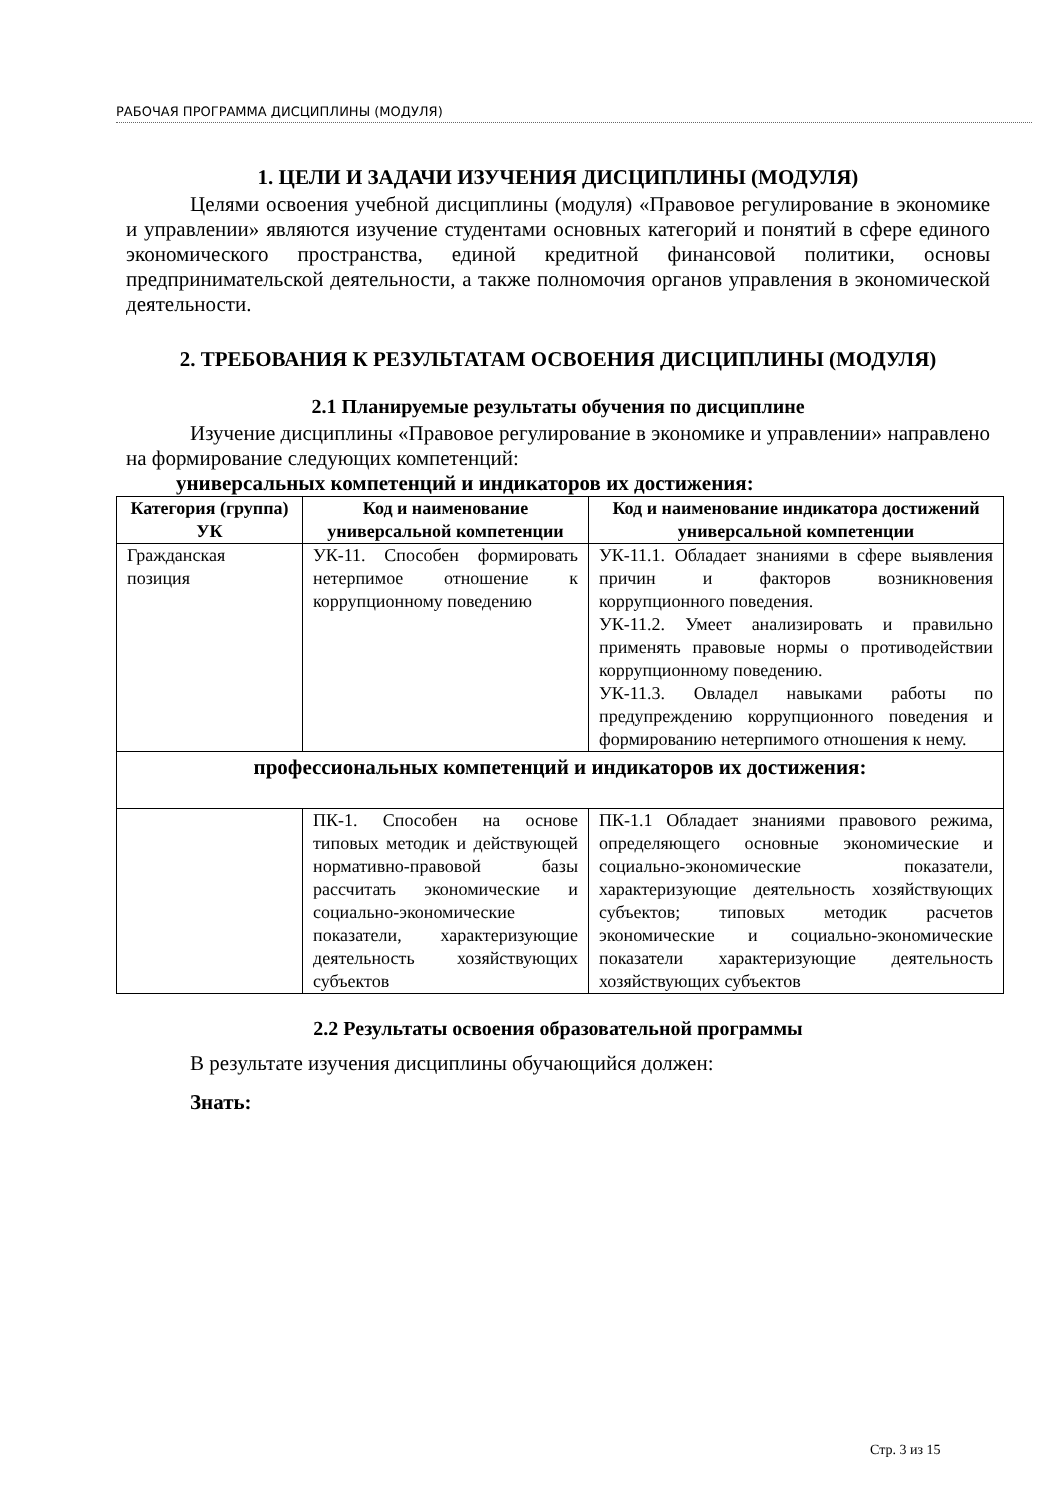РАБОЧАЯ ПРОГРАММА ДИСЦИПЛИНЫ (МОДУЛЯ)
1. ЦЕЛИ И ЗАДАЧИ ИЗУЧЕНИЯ ДИСЦИПЛИНЫ (МОДУЛЯ)
Целями освоения учебной дисциплины (модуля) «Правовое регулирование в экономике и управлении» являются изучение студентами основных категорий и понятий в сфере единого экономического пространства, единой кредитной финансовой политики, основы предпринимательской деятельности, а также полномочия органов управления в экономической деятельности.
2. ТРЕБОВАНИЯ К РЕЗУЛЬТАТАМ ОСВОЕНИЯ ДИСЦИПЛИНЫ (МОДУЛЯ)
2.1 Планируемые результаты обучения по дисциплине
Изучение дисциплины «Правовое регулирование в экономике и управлении» направлено на формирование следующих компетенций:
универсальных компетенций и индикаторов их достижения:
| Категория (группа) УК | Код и наименование универсальной компетенции | Код и наименование индикатора достижений универсальной компетенции |
| --- | --- | --- |
| Гражданская позиция | УК-11. Способен формировать нетерпимое отношение к коррупционному поведению | УК-11.1. Обладает знаниями в сфере выявления причин и факторов возникновения коррупционного поведения. УК-11.2. Умеет анализировать и правильно применять правовые нормы о противодействии коррупционному поведению. УК-11.3. Овладел навыками работы по предупреждению коррупционного поведения и формированию нетерпимого отношения к нему. |
| профессиональных компетенций и индикаторов их достижения: | | |
| | ПК-1. Способен на основе типовых методик и действующей нормативно-правовой базы рассчитать экономические и социально-экономические показатели, характеризующие деятельность хозяйствующих субъектов | ПК-1.1 Обладает знаниями правового режима, определяющего основные экономические и социально-экономические показатели, характеризующие деятельность хозяйствующих субъектов; типовых методик расчетов экономические и социально-экономические показатели характеризующие деятельность хозяйствующих субъектов |
2.2 Результаты освоения образовательной программы
В результате изучения дисциплины обучающийся должен:
Знать:
Стр. 3 из 15